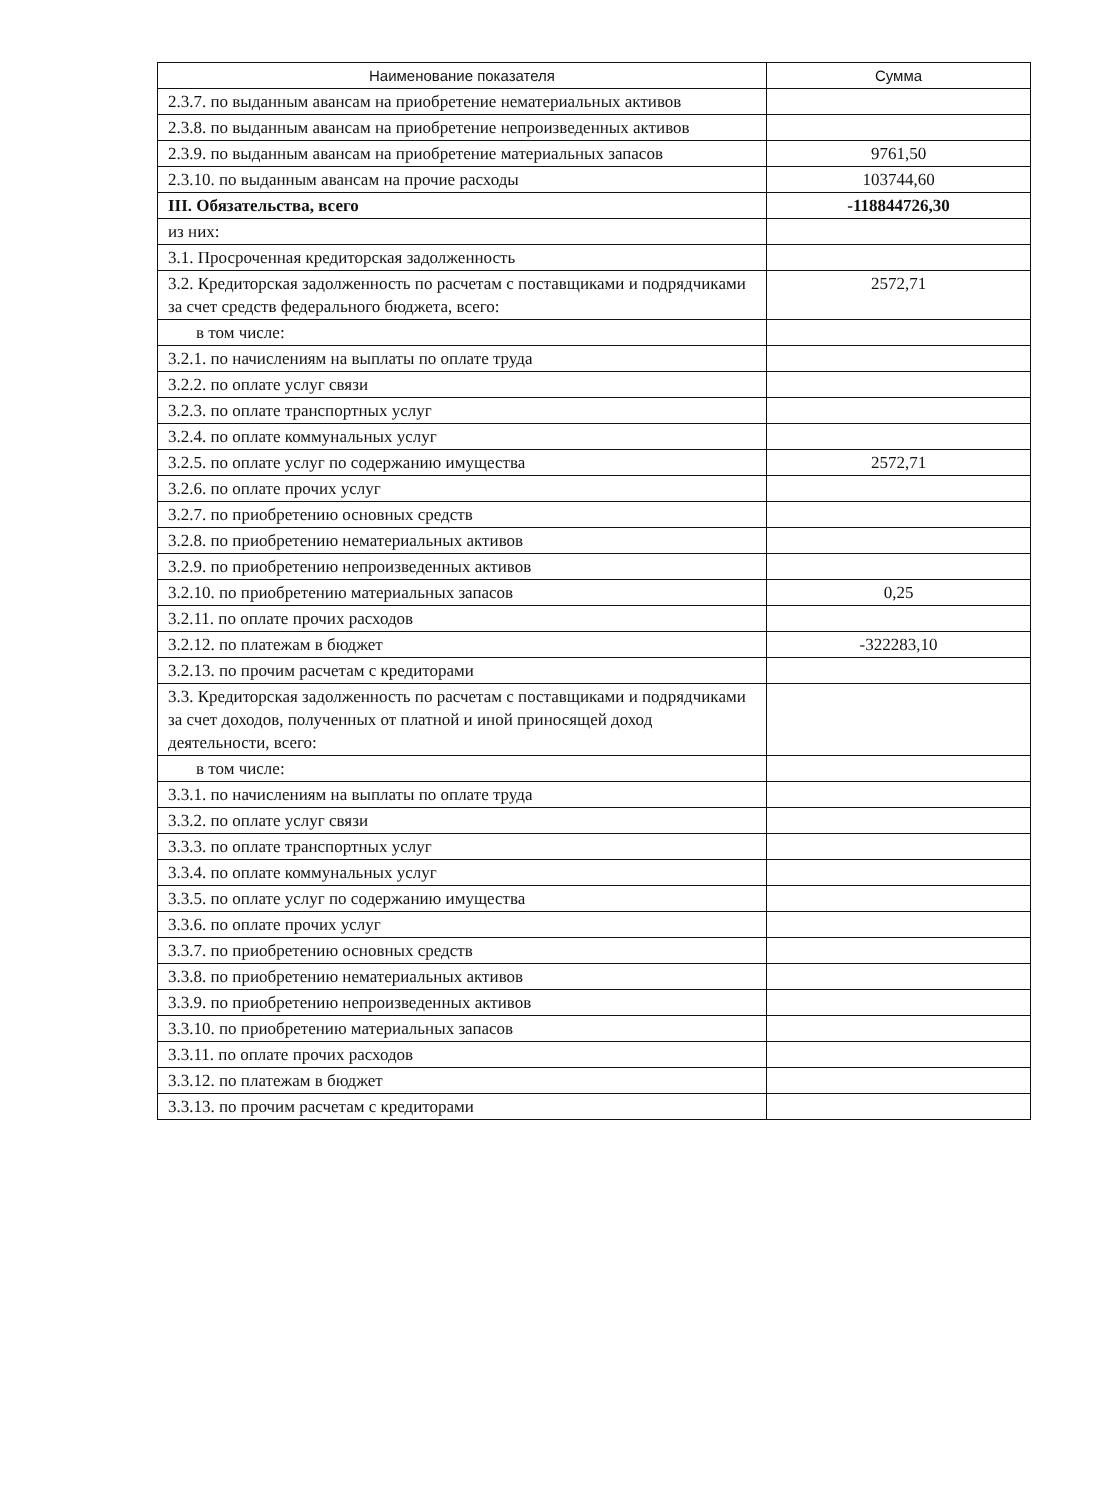| Наименование показателя | Сумма |
| --- | --- |
| 2.3.7. по выданным авансам на приобретение нематериальных активов | |
| 2.3.8. по выданным авансам на приобретение непроизведенных активов | |
| 2.3.9. по выданным авансам на приобретение материальных запасов | 9761,50 |
| 2.3.10. по выданным авансам на прочие расходы | 103744,60 |
| III. Обязательства, всего | -118844726,30 |
| из них: | |
| 3.1. Просроченная кредиторская задолженность | |
| 3.2. Кредиторская задолженность по расчетам с поставщиками и подрядчиками за счет средств федерального бюджета, всего: | 2572,71 |
| в том числе: | |
| 3.2.1. по начислениям на выплаты по оплате труда | |
| 3.2.2. по оплате услуг связи | |
| 3.2.3. по оплате транспортных услуг | |
| 3.2.4. по оплате коммунальных услуг | |
| 3.2.5. по оплате услуг по содержанию имущества | 2572,71 |
| 3.2.6. по оплате прочих услуг | |
| 3.2.7. по приобретению основных средств | |
| 3.2.8. по приобретению нематериальных активов | |
| 3.2.9. по приобретению непроизведенных активов | |
| 3.2.10. по приобретению материальных запасов | 0,25 |
| 3.2.11. по оплате прочих расходов | |
| 3.2.12. по платежам в бюджет | -322283,10 |
| 3.2.13. по прочим расчетам с кредиторами | |
| 3.3. Кредиторская задолженность по расчетам с поставщиками и подрядчиками за счет доходов, полученных от платной и иной приносящей доход деятельности, всего: | |
| в том числе: | |
| 3.3.1. по начислениям на выплаты по оплате труда | |
| 3.3.2. по оплате услуг связи | |
| 3.3.3. по оплате транспортных услуг | |
| 3.3.4. по оплате коммунальных услуг | |
| 3.3.5. по оплате услуг по содержанию имущества | |
| 3.3.6. по оплате прочих услуг | |
| 3.3.7. по приобретению основных средств | |
| 3.3.8. по приобретению нематериальных активов | |
| 3.3.9. по приобретению непроизведенных активов | |
| 3.3.10. по приобретению материальных запасов | |
| 3.3.11. по оплате прочих расходов | |
| 3.3.12. по платежам в бюджет | |
| 3.3.13. по прочим расчетам с кредиторами | |